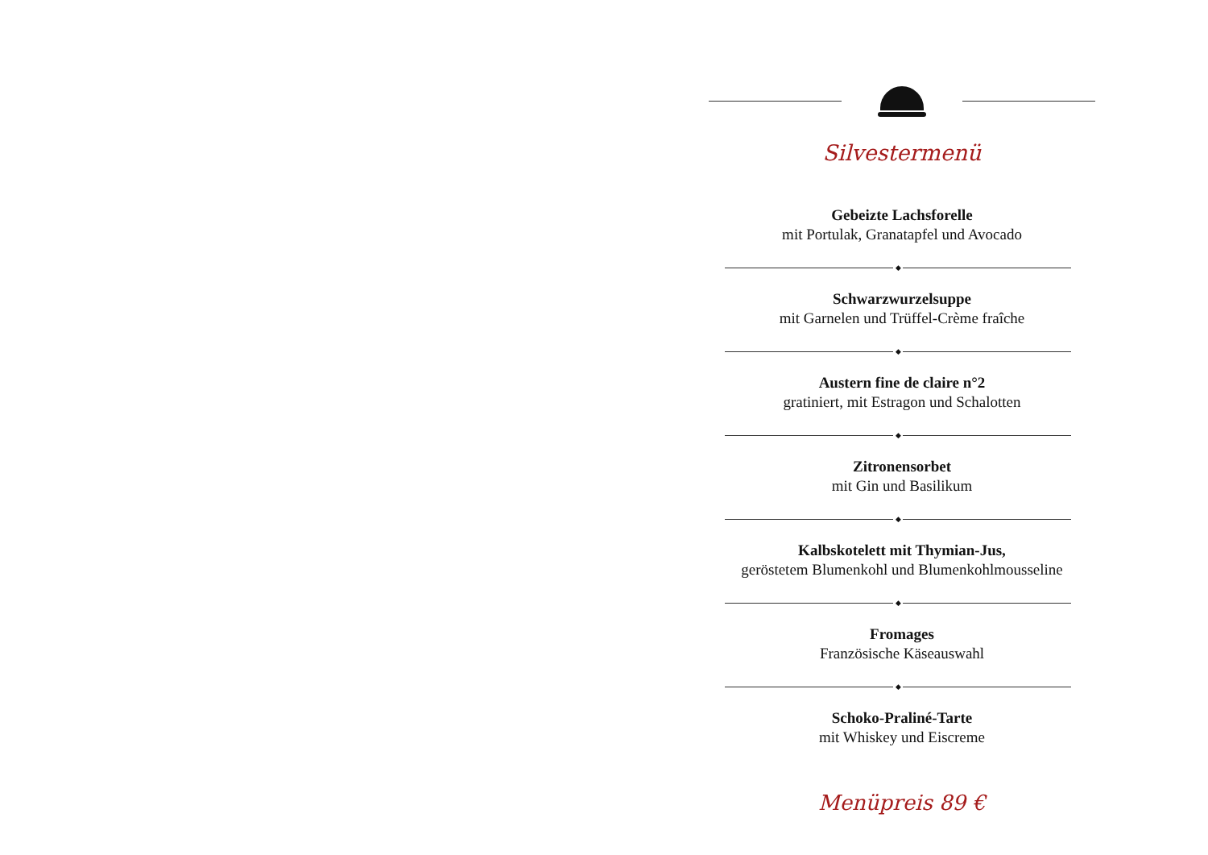Silvestermenü
Gebeizte Lachsforelle
mit Portulak, Granatapfel und Avocado
◆
Schwarzwurzelsuppe
mit Garnelen und Trüffel-Crème fraîche
◆
Austern fine de claire n°2
gratiniert, mit Estragon und Schalotten
◆
Zitronensorbet
mit Gin und Basilikum
◆
Kalbskotelett mit Thymian-Jus,
geröstetem Blumenkohl und Blumenkohlmousseline
◆
Fromages
Französische Käseauswahl
◆
Schoko-Praliné-Tarte
mit Whiskey und Eiscreme
Menüpreis 89 €